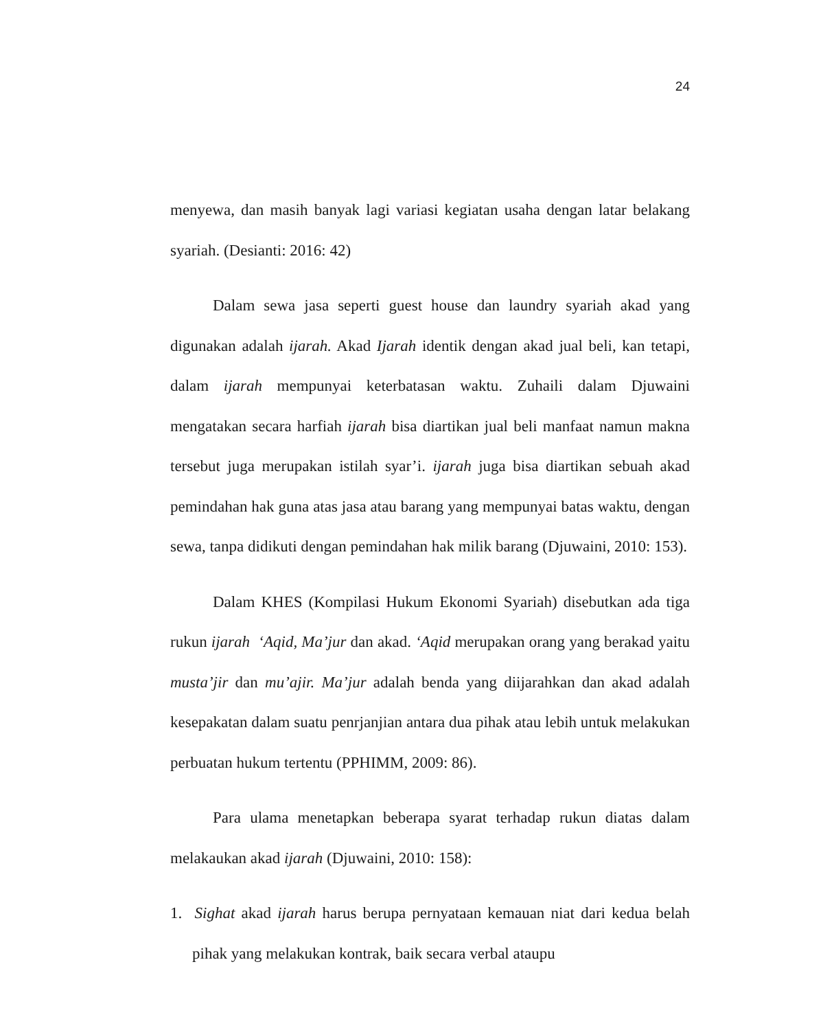24
menyewa, dan masih banyak lagi variasi kegiatan usaha dengan latar belakang syariah. (Desianti: 2016: 42)
Dalam sewa jasa seperti guest house dan laundry syariah akad yang digunakan adalah ijarah. Akad Ijarah identik dengan akad jual beli, kan tetapi, dalam ijarah mempunyai keterbatasan waktu. Zuhaili dalam Djuwaini mengatakan secara harfiah ijarah bisa diartikan jual beli manfaat namun makna tersebut juga merupakan istilah syar’i. ijarah juga bisa diartikan sebuah akad pemindahan hak guna atas jasa atau barang yang mempunyai batas waktu, dengan sewa, tanpa didikuti dengan pemindahan hak milik barang (Djuwaini, 2010: 153).
Dalam KHES (Kompilasi Hukum Ekonomi Syariah) disebutkan ada tiga rukun ijarah ‘Aqid, Ma’jur dan akad. ‘Aqid merupakan orang yang berakad yaitu musta’jir dan mu’ajir. Ma’jur adalah benda yang diijarahkan dan akad adalah kesepakatan dalam suatu penrjanjian antara dua pihak atau lebih untuk melakukan perbuatan hukum tertentu (PPHIMM, 2009: 86).
Para ulama menetapkan beberapa syarat terhadap rukun diatas dalam melakaukan akad ijarah (Djuwaini, 2010: 158):
1. Sighat akad ijarah harus berupa pernyataan kemauan niat dari kedua belah pihak yang melakukan kontrak, baik secara verbal ataupu